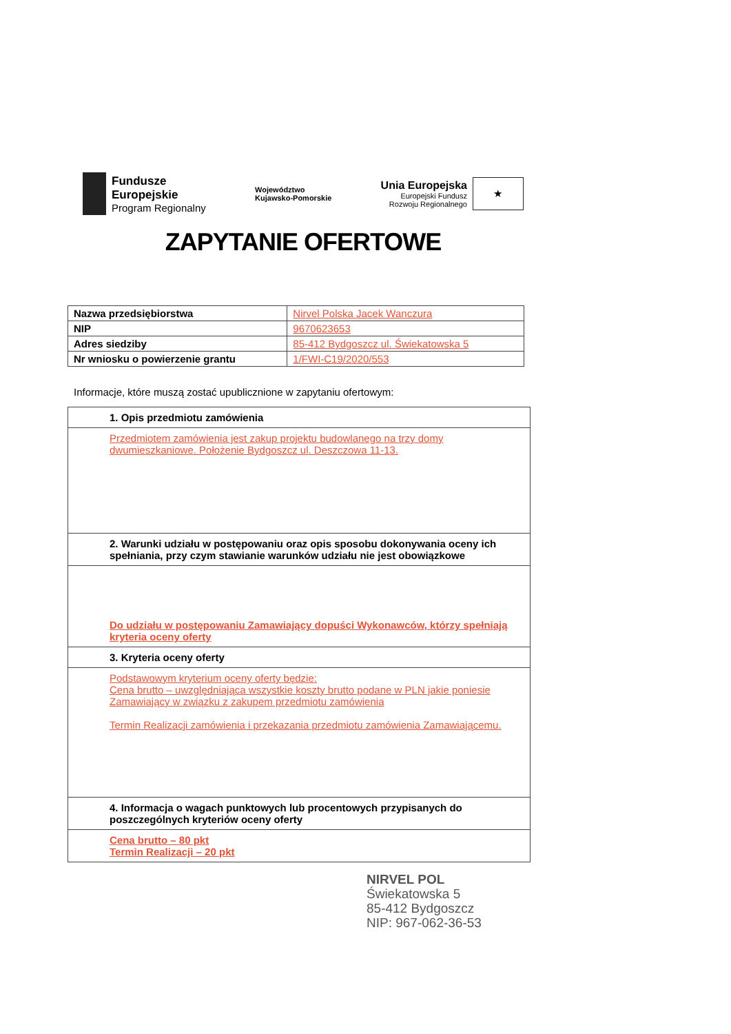Fundusze
Europejskie
Program Regionalny
Województwo
Kujawsko-Pomorskie
Unia Europejska
Europejski Fundusz
Rozwoju Regionalnego
★
ZAPYTANIE OFERTOWE
| Nazwa przedsiębiorstwa | Nirvel Polska Jacek Wanczura |
| NIP | 9670623653 |
| Adres siedziby | 85-412 Bydgoszcz ul. Świekatowska 5 |
| Nr wniosku o powierzenie grantu | 1/FWI-C19/2020/553 |
Informacje, które muszą zostać upublicznione w zapytaniu ofertowym:
| 1. Opis przedmiotu zamówienia |
| Przedmiotem zamówienia jest zakup projektu budowlanego na trzy domy dwumieszkaniowe. Położenie Bydgoszcz ul. Deszczowa 11-13. |
| 2. Warunki udziału w postępowaniu oraz opis sposobu dokonywania oceny ich spełniania, przy czym stawianie warunków udziału nie jest obowiązkowe |
| Do udziału w postępowaniu Zamawiający dopuści Wykonawców, którzy spełniają kryteria oceny oferty |
| 3. Kryteria oceny oferty |
| Podstawowym kryterium oceny oferty będzie: Cena brutto – uwzględniająca wszystkie koszty brutto podane w PLN jakie poniesie Zamawiający w związku z zakupem przedmiotu zamówienia Termin Realizacji zamówienia i przekazania przedmiotu zamówienia Zamawiającemu. |
| 4. Informacja o wagach punktowych lub procentowych przypisanych do poszczególnych kryteriów oceny oferty |
| Cena brutto – 80 pkt Termin Realizacji – 20 pkt |
NIRVEL POL
Świekatowska 5
85-412 Bydgoszcz
NIP: 967-062-36-53